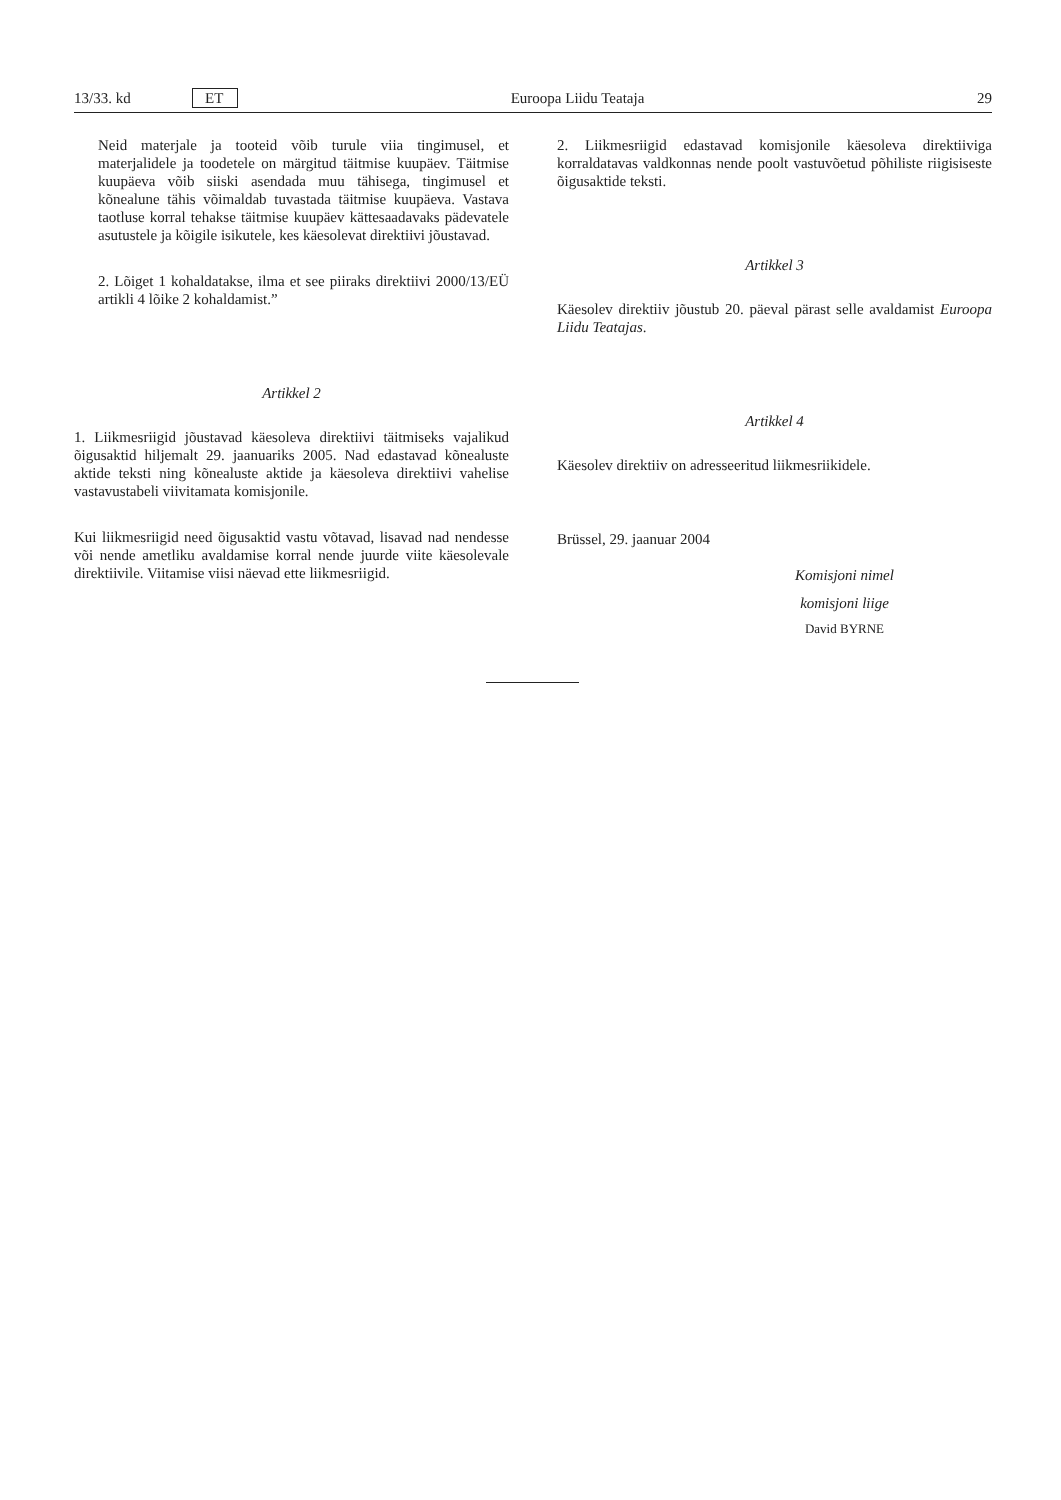13/33. kd ET Euroopa Liidu Teataja 29
Neid materjale ja tooteid võib turule viia tingimusel, et materjalidele ja toodetele on märgitud täitmise kuupäev. Täitmise kuupäeva võib siiski asendada muu tähisega, tingimusel et kõnealune tähis võimaldab tuvastada täitmise kuupäeva. Vastava taotluse korral tehakse täitmise kuupäev kättesaadavaks pädevatele asutustele ja kõigile isikutele, kes käesolevat direktiivi jõustavad.
2. Lõiget 1 kohaldatakse, ilma et see piiraks direktiivi 2000/13/EÜ artikli 4 lõike 2 kohaldamist.”
Artikkel 2
1. Liikmesriigid jõustavad käesoleva direktiivi täitmiseks vajalikud õigusaktid hiljemalt 29. jaanuariks 2005. Nad edastavad kõnealuste aktide teksti ning kõnealuste aktide ja käesoleva direktiivi vahelise vastavustabeli viivitamata komisjonile.
Kui liikmesriigid need õigusaktid vastu võtavad, lisavad nad nendesse või nende ametliku avaldamise korral nende juurde viite käesolevale direktiivile. Viitamise viisi näevad ette liikmesriigid.
2. Liikmesriigid edastavad komisjonile käesoleva direktiiviga korraldatavas valdkonnas nende poolt vastuvõetud põhiliste riigisiseste õigusaktide teksti.
Artikkel 3
Käesolev direktiiv jõustub 20. päeval pärast selle avaldamist Euroopa Liidu Teatajas.
Artikkel 4
Käesolev direktiiv on adresseeritud liikmesriikidele.
Brüssel, 29. jaanuar 2004
Komisjoni nimel
komisjoni liige
David BYRNE